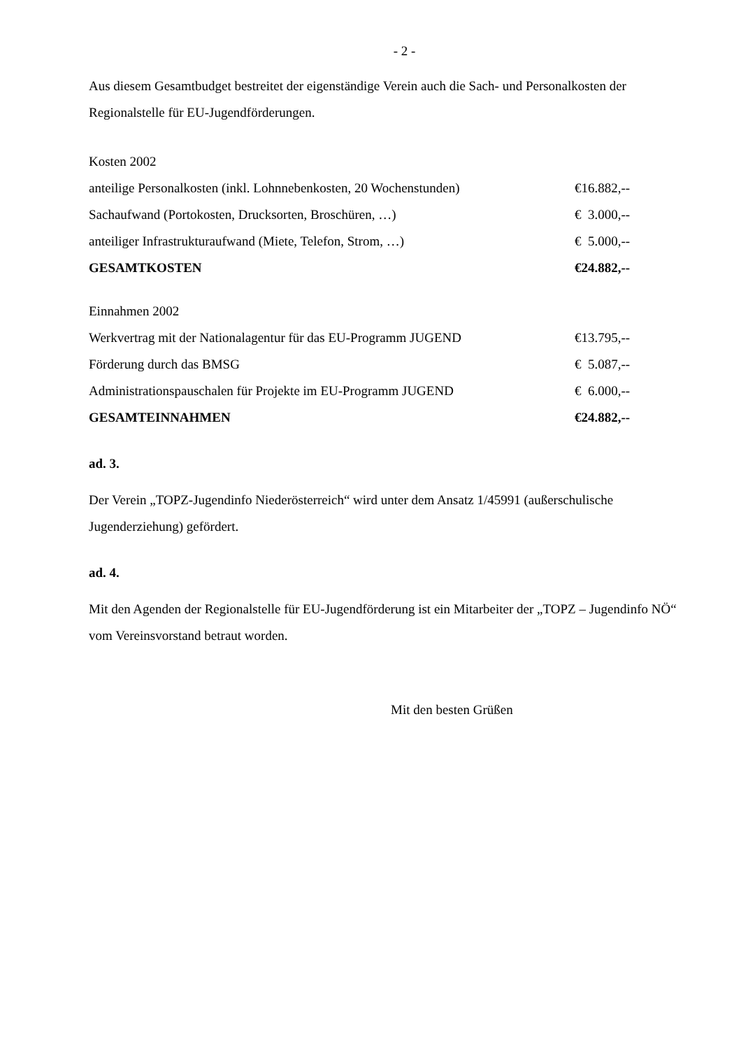- 2 -
Aus diesem Gesamtbudget bestreitet der eigenständige Verein auch die Sach- und Personalkosten der Regionalstelle für EU-Jugendförderungen.
| Kosten 2002 | |
| anteilige Personalkosten (inkl. Lohnnebenkosten, 20 Wochenstunden) | €16.882,-- |
| Sachaufwand (Portokosten, Drucksorten, Broschüren, …) | € 3.000,-- |
| anteiliger Infrastrukturaufwand (Miete, Telefon, Strom, …) | € 5.000,-- |
| GESAMTKOSTEN | €24.882,-- |
| Einnahmen 2002 | |
| Werkvertrag mit der Nationalagentur für das EU-Programm JUGEND | €13.795,-- |
| Förderung durch das BMSG | € 5.087,-- |
| Administrationspauschalen für Projekte im EU-Programm JUGEND | € 6.000,-- |
| GESAMTEINNAHMEN | €24.882,-- |
ad. 3.
Der Verein „TOPZ-Jugendinfo Niederösterreich“ wird unter dem Ansatz 1/45991 (außerschulische Jugenderziehung) gefördert.
ad. 4.
Mit den Agenden der Regionalstelle für EU-Jugendförderung ist ein Mitarbeiter der „TOPZ – Jugendinfo NÖ“ vom Vereinsvorstand betraut worden.
Mit den besten Grüßen